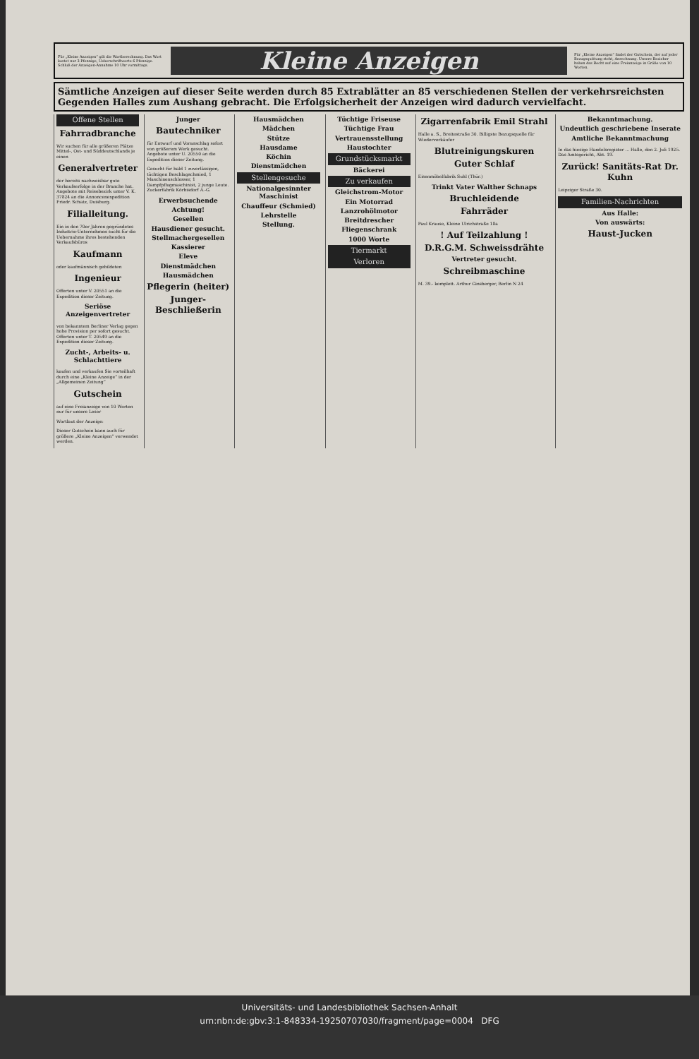Für „Kleine Anzeigen“ gilt die Wortberechnung. Das Wort kostet nur 3 Pfennige, Ueberschriftworte 6 Pfennige. Schluß der Anzeigen-Annahme 10 Uhr vormittags.
Kleine Anzeigen
Für „Kleine Anzeigen“ findet der Gutschein, der auf jeder Bezugsquittung steht, Anrechnung. Unsere Bezieher haben das Recht auf eine Freianzeige in Größe von 10 Worten.
Sämtliche Anzeigen auf dieser Seite werden durch 85 Extrablätter an 85 verschiedenen Stellen der verkehrsreichsten Gegenden Halles zum Aushang gebracht. Die Erfolgsicherheit der Anzeigen wird dadurch vervielfacht.
Offene Stellen
Fahrradbranche
Wir suchen für alle größeren Plätze Mittel-, Ost- und Süddeutschlands je einen
Generalvertreter
der bereits nachweisbar gute Verkaufserfolge in der Branche hat. Angebote mit Reisebezirk unter V. K. 37824 an die Annoncenexpedition Friedr. Schatz, Duisburg.
Filialleitung.
Ein in den 70er Jahren gegründetes Industrie-Unternehmen sucht für die Uebernahme ihres bestehenden Verkaufsbüros
Kaufmann
oder kaufmännisch gebildeten
Ingenieur
Offerten unter V. 20551 an die Expedition dieser Zeitung.
Seriöse Anzeigenvertreter
von bekanntem Berliner Verlag gegen hohe Provision per sofort gesucht. Offerten unter T. 20549 an die Expedition dieser Zeitung.
Zucht-, Arbeits- u. Schlachttiere
kaufen und verkaufen Sie vorteilhaft durch eine „Kleine Anzeige“ in der „Allgemeinen Zeitung“
Gutschein
auf eine Freianzeige von 10 Worten nur für unsere Leser
Wortlaut der Anzeige:
Dieser Gutschein kann auch für größere „Kleine Anzeigen“ verwendet werden.
Junger
Bautechniker
für Entwurf und Voranschlag sofort von größerem Werk gesucht. Angebote unter U. 20550 an die Expedition dieser Zeitung.
Gesucht für bald 1 zuverlässigen, tüchtigen Beschlagschmied, 1 Maschinenschlosser, 1 Dampfpflugmaschinist, 2 junge Leute. Zuckerfabrik Körbisdorf A.-G.
Erwerbsuchende
Achtung!
Gesellen
Hausdiener gesucht.
Stellmachergesellen
Kassierer
Eleve
Dienstmädchen
Hausmädchen
Pflegerin (heiter)
Junger-Beschließerin
Hausmädchen
Mädchen
Stütze
Hausdame
Köchin
Dienstmädchen
Stellengesuche
Nationalgesinnter Maschinist
Chauffeur (Schmied)
Lehrstelle
Stellung.
Tüchtige Friseuse
Tüchtige Frau
Vertrauensstellung
Haustochter
Grundstücksmarkt
Bäckerei
Zu verkaufen
Gleichstrom-Motor
Ein Motorrad
Lanzrohölmotor
Breitdrescher
Fliegenschrank
1000 Worte
Tiermarkt
Verloren
Zigarrenfabrik Emil Strahl
Halle a. S., Breitestraße 30. Billigste Bezugsquelle für Wiederverkäufer
Blutreinigungskuren
Guter Schlaf
Eisenmöbelfabrik Suhl (Thür.)
Trinkt Vater Walther Schnaps
Bruchleidende
Fahrräder
Paul Krause, Kleine Ulrichstraße 18a
! Auf Teilzahlung !
D.R.G.M. Schweissdrähte
Vertreter gesucht.
Schreibmaschine
M. 39.- komplett. Arthur Ginsberger, Berlin N 24
Bekanntmachung.
Undeutlich geschriebene Inserate
Amtliche Bekanntmachung
In das hiesige Handelsregister ... Halle, den 2. Juli 1925. Das Amtsgericht, Abt. 19.
Zurück! Sanitäts-Rat Dr. Kuhn
Leipziger Straße 30.
Familien-Nachrichten
Aus Halle:
Von auswärts:
Haust-Jucken
Universitäts- und Landesbibliothek Sachsen-Anhalt
urn:nbn:de:gbv:3:1-848334-19250707030/fragment/page=0004 DFG